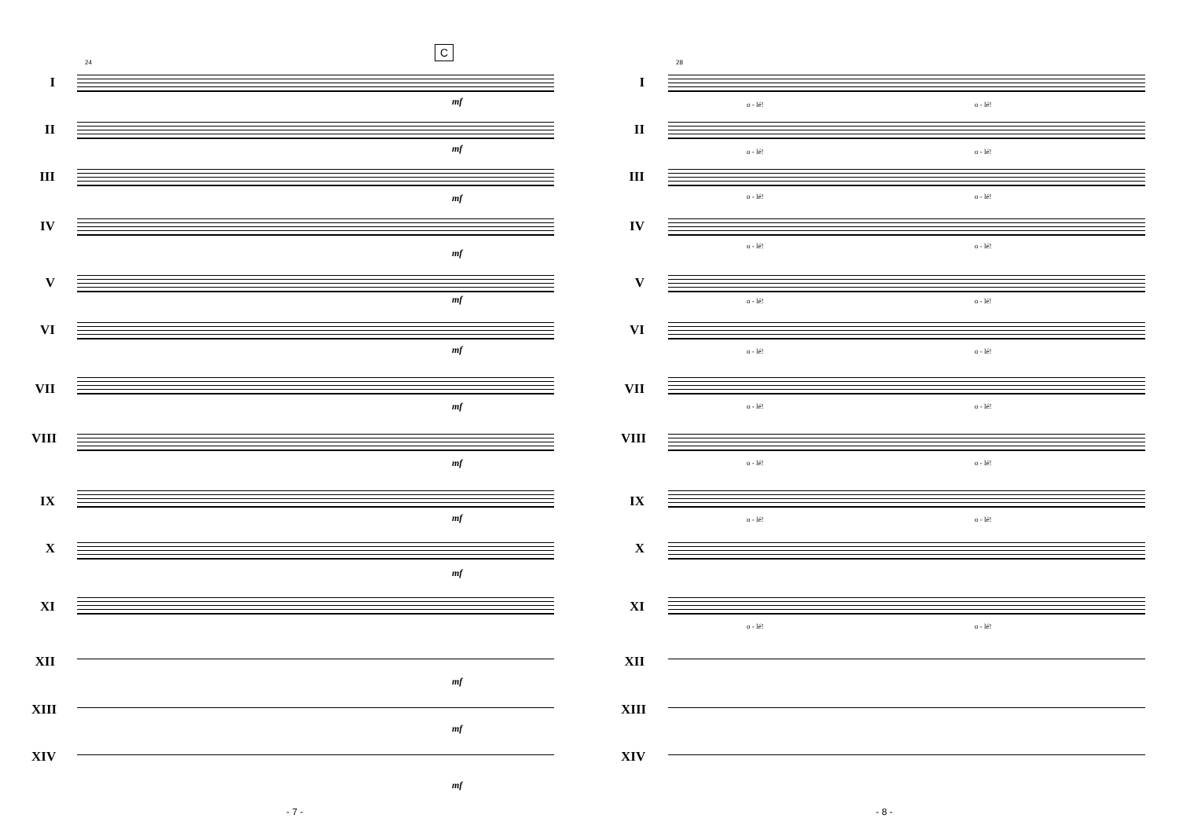C
24
I
mf
II
mf
III
mf
IV
mf
V
mf
VI
mf
VII
mf
VIII
mf
IX
mf
X
mf
XI
XII
mf
XIII
mf
XIV
mf
- 7 -
28
I
o - lé! o - lé!
II
o - lé! o - lé!
III
o - lé! o - lé!
IV
o - lé! o - lé!
V
o - lé! o - lé!
VI
o - lé! o - lé!
VII
o - lé! o - lé!
VIII
o - lé! o - lé!
IX
o - lé! o - lé!
X
XI
o - lé! o - lé!
XII
XIII
XIV
- 8 -